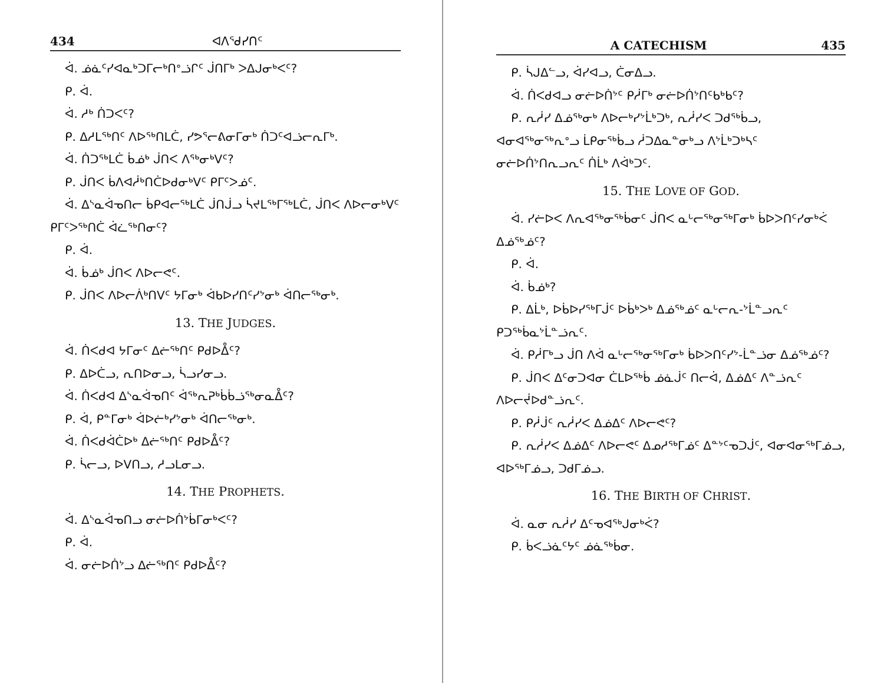434 ᐊᐱᕐᑯᓯᑎᑦ
ᐋ. ᓅᓈᑦᓯᐊᓇᒃᑐᒥᓕᒃᑎᐤᓘᒋᑦ ᒎᑎᒥᒃ ᐳᐃᒍᓂᒃᐸᑦ?
ᑭ. ᐋ.
ᐋ. ᓱᒃ ᑏᑐᐸᑦ?
ᑭ. ᐃᓱᒪᖅᑎᑦ ᐱᐅᖅᑎᒪᑖ, ᓯᕗᕐᓕᕕᓂᒥᓂᒃ ᑏᑐᑦᐊᓘᓕᕆᒥᒃ.
ᐋ. ᑏᑐᖅᒪᑖ ᑳᓅᒃ ᒎᑎᐸ ᐱᖅᓂᒃᐯᑦ?
ᑭ. ᒎᑎᐸ ᑳᐱᐊᓲᒃᑎᑖᐅᑯᓂᒃᐯᑦ ᑭᒥᑦᐳᓅᑦ.
ᐋ. ᐃᔅᓇᐋᓀᑎᓕ ᑳᑭᐊᓕᖅᒪᑖ ᒎᑎᒎᓗ ᓵᔪᒪᖅᒥᖅᒪᑖ, ᒎᑎᐸ ᐱᐅᓕᓂᒃᐯᑦ ᑭᒥᑦᐳᖅᑎᑖ ᐋᓛᖅᑎᓂᑦ?
ᑭ. ᐋ.
ᐋ. ᑳᓅᒃ ᒎᑎᐸ ᐱᐅᓕᕙᑦ.
ᑭ. ᒎᑎᐸ ᐱᐅᓕᐲᒃᑎᐯᑦ ᔭᒥᓂᒃ ᐋᑲᐅᓯᑎᑦᓯᔾᓂᒃ ᐋᑎᓕᖅᓂᒃ.
13. THE JUDGES.
ᐋ. ᑏᐸᑯᐊ ᔭᒥᓂᑦ ᐃᓖᖅᑎᑦ ᑭᑯᐅᐂᑦ?
ᑭ. ᐃᐅᑖᓗ, ᕆᑎᐅᓂᓗ, ᓵᓗᓯᓂᓗ.
ᐋ. ᑏᐸᑯᐊ ᐃᔅᓇᐋᓀᑎᑦ ᐋᖅᕆᕈᒃᑳᑳᓘᖅᓂᓇᐂᑦ?
ᑭ. ᐋ, ᑭᓐᒥᓂᒃ ᐋᐅᓖᒃᓯᔾᓂᒃ ᐋᑎᓕᖅᓂᒃ.
ᐋ. ᑏᐸᑯᐋᑖᐅᒃ ᐃᓖᖅᑎᑦ ᑭᑯᐅᐂᑦ?
ᑭ. ᓵᓕᓗ, ᐅᐯᑎᓗ, ᓱᓗᒪᓂᓗ.
14. THE PROPHETS.
ᐋ. ᐃᔅᓇᐋᓀᑎᓗ ᓂᓖᐅᑏᔾᑳᒥᓂᒃᐸᑦ?
ᑭ. ᐋ.
ᐋ. ᓂᓖᐅᑏᔾᓗ ᐃᓖᖅᑎᑦ ᑭᑯᐅᐂᑦ?
A CATECHISM 435
ᑭ. ᓵᒍᐃᓪᓗ, ᐋᓯᐊᓗ, ᑖᓂᐃᓗ.
ᐋ. ᑏᐸᑯᐊᓗ ᓂᓖᐅᑏᔾᑦ ᑭᓲᒥᒃ ᓂᓖᐅᑏᔾᑎᑦᑲᒃᑲᑦ?
ᑭ. ᕆᓲᓯ ᐃᓅᖅᓂᒃ ᐱᐅᓕᒃᓯᔾᒫᒃᑐᒃ, ᕆᓲᓯᐸ ᑐᑯᖅᑳᓗ, ᐊᓂᐊᖅᓂᖅᕆᐤᓗ ᒫᑭᓂᖅᑳᓗ ᓲᑐᐃᓇᓐᓂᒃᓗ ᐱᔾᒫᒃᑐᒃᓴᑦ ᓂᓖᐅᑏᔾᑎᕆᓗᕆᑦ ᑏᒫᒃ ᐱᐋᒃᑐᑦ.
15. THE LOVE OF GOD.
ᐋ. ᓯᓖᐅᐸ ᐱᕆᐊᖅᓂᖅᑳᓂᑦ ᒎᑎᐸ ᓇᒡᓕᖅᓂᖅᒥᓂᒃ ᑳᐅᐳᑎᑦᓯᓂᒃᐹ ᐃᓅᖅᓅᑦ?
ᑭ. ᐋ.
ᐋ. ᑳᓅᒃ?
ᑭ. ᐃᒫᒃ, ᐅᑳᐅᓯᖅᒥᒎᑦ ᐅᑳᒃᐳᒃ ᐃᓅᖅᓅᑦ ᓇᒡᓕᕆ-ᔾᒫᓐᓗᕆᑦ ᑭᑐᖅᑳᓇᔾᒫᓐᓘᕆᑦ.
ᐋ. ᑭᓲᒥᒃᓗ ᒎᑎ ᐱᐋ ᓇᒡᓕᖅᓂᖅᒥᓂᒃ ᑳᐅᐳᑎᑦᓯᔾ-ᒫᓐᓘᓂ ᐃᓅᖅᓅᑦ?
ᑭ. ᒎᑎᐸ ᐃᑦᓂᑐᐊᓂ ᑖᒪᐅᖅᑳ ᓅᓈᒎᑦ ᑎᓕᐋ, ᐃᓅᐃᑦ ᐱᓐᓘᕆᑦ ᐱᐅᓕᔫᐅᑯᓐᓘᕆᑦ.
ᑭ. ᑭᓲᒎᑦ ᕆᓲᓯᐸ ᐃᓅᐃᑦ ᐱᐅᓕᕙᑦ?
ᑭ. ᕆᓲᓯᐸ ᐃᓅᐃᑦ ᐱᐅᓕᕙᑦ ᐃᓄᓱᖅᒥᓅᑦ ᐃᓐᔾᑦᓀᑐᒎᑦ, ᐊᓂᐊᓂᖅᒥᓅᓗ, ᐊᐅᖅᒥᓅᓗ, ᑐᑯᒥᓅᓗ.
16. THE BIRTH OF CHRIST.
ᐋ. ᓇᓂ ᕆᓲᓯ ᐃᑦᓀᐊᖅᒍᓂᒃᐹ?
ᑭ. ᑳᐸᓘᓈᑦᔭᑦ ᓅᓈᖅᑳᓂ.